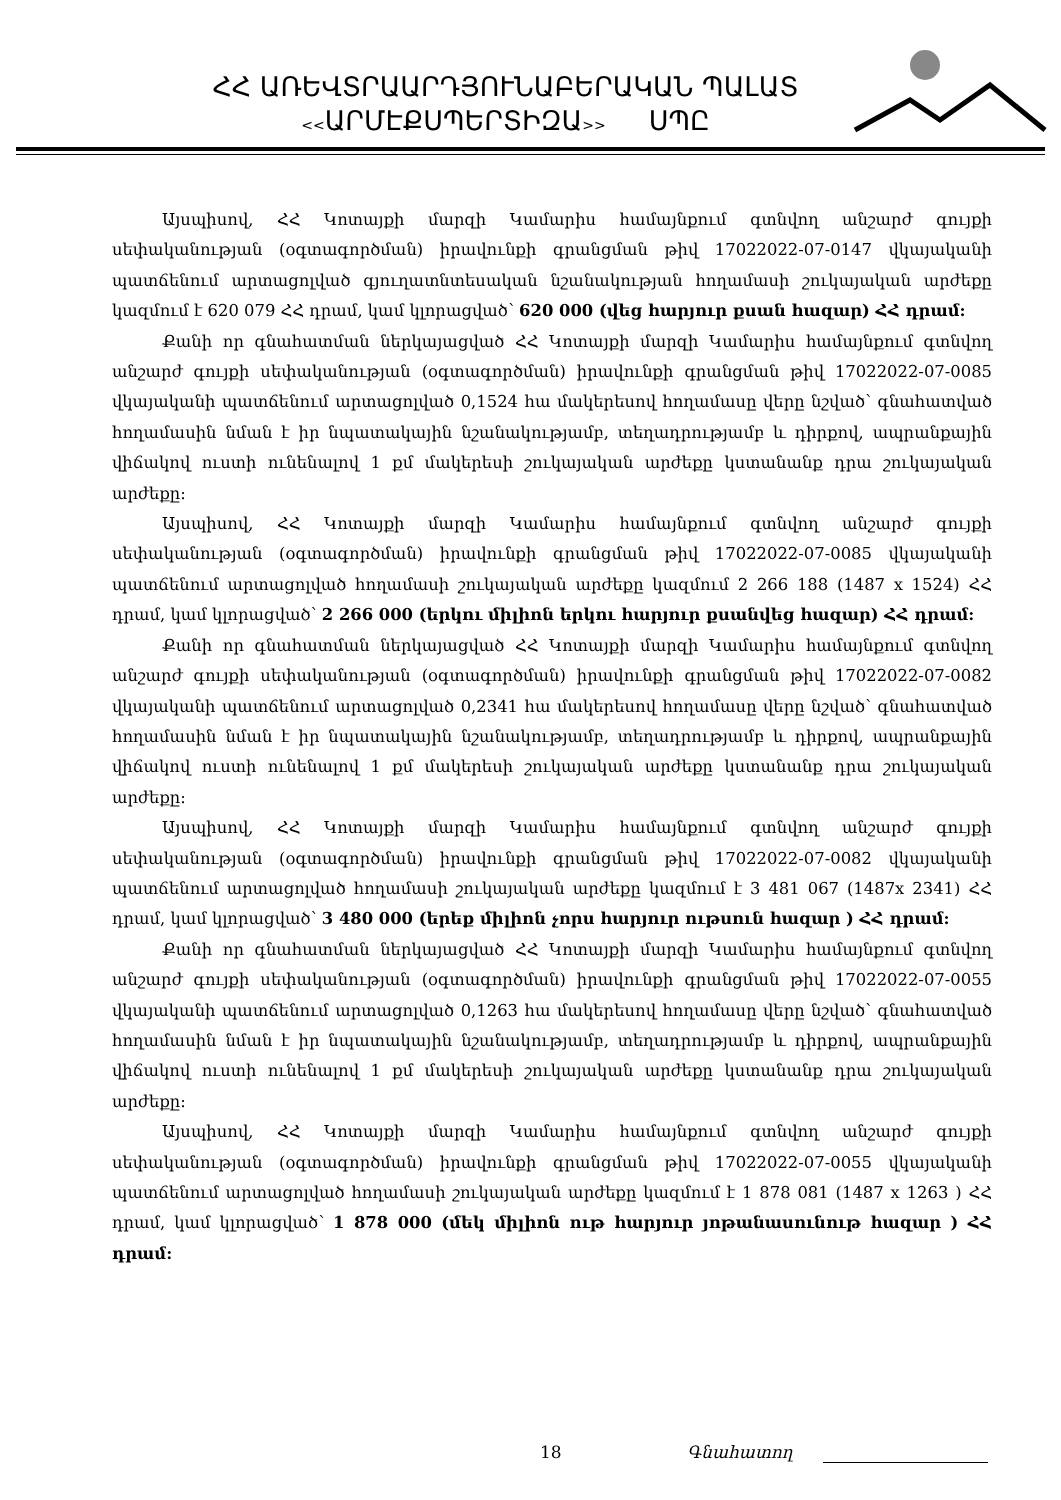ՀՀ ԱՌԵՎՏՐԱԱՐԴՅՈՒՆԱԲԵՐԱԿԱՆ ՊԱԼԱՏ
<<ԱՐՄԷՔՍՊԵՐՏԻԶԱ>> ՍՊԸ
Այսպիսով, ՀՀ Կոտայքի մարզի Կամարիս համայնքում գտնվող անշարժ գույքի սեփականության (օգտագործման) իրավունքի գրանցման թիվ 17022022-07-0147 վկայականի պատճենում արտացոլված գյուղատնտեսական նշանակության հողամասի շուկայական արժեքը կազմում է 620 079 ՀՀ դրամ, կամ կլորացված՝ 620 000 (վեց հարյուր քսան հազար) ՀՀ դրամ:
Քանի որ գնահատման ներկայացված ՀՀ Կոտայքի մարզի Կամարիս համայնքում գտնվող անշարժ գույքի սեփականության (օգտագործման) իրավունքի գրանցման թիվ 17022022-07-0085 վկայականի պատճենում արտացոլված 0,1524 հա մակերեսով հողամասը վերը նշված՝ գնահատված հողամասին նման է իր նպատակային նշանակությամբ, տեղադրությամբ և դիրքով, ապրանքային վիճակով ուստի ունենալով 1 քմ մակերեսի շուկայական արժեքը կստանանք դրա շուկայական արժեքը:
Այսպիսով, ՀՀ Կոտայքի մարզի Կամարիս համայնքում գտնվող անշարժ գույքի սեփականության (օգտագործման) իրավունքի գրանցման թիվ 17022022-07-0085 վկայականի պատճենում արտացոլված հողամասի շուկայական արժեքը կազմում 2 266 188 (1487 x 1524) ՀՀ դրամ, կամ կլորացված՝ 2 266 000 (երկու միլիոն երկու հարյուր քսանվեց հազար) ՀՀ դրամ:
Քանի որ գնահատման ներկայացված ՀՀ Կոտայքի մարզի Կամարիս համայնքում գտնվող անշարժ գույքի սեփականության (օգտագործման) իրավունքի գրանցման թիվ 17022022-07-0082 վկայականի պատճենում արտացոլված 0,2341 հա մակերեսով հողամասը վերը նշված՝ գնահատված հողամասին նման է իր նպատակային նշանակությամբ, տեղադրությամբ և դիրքով, ապրանքային վիճակով ուստի ունենալով 1 քմ մակերեսի շուկայական արժեքը կստանանք դրա շուկայական արժեքը:
Այսպիսով, ՀՀ Կոտայքի մարզի Կամարիս համայնքում գտնվող անշարժ գույքի սեփականության (օգտագործման) իրավունքի գրանցման թիվ 17022022-07-0082 վկայականի պատճենում արտացոլված հողամասի շուկայական արժեքը կազմում է 3 481 067 (1487x 2341) ՀՀ դրամ, կամ կլորացված՝ 3 480 000 (երեք միլիոն չորս հարյուր ութսուն հազար ) ՀՀ դրամ:
Քանի որ գնահատման ներկայացված ՀՀ Կոտայքի մարզի Կամարիս համայնքում գտնվող անշարժ գույքի սեփականության (օգտագործման) իրավունքի գրանցման թիվ 17022022-07-0055 վկայականի պատճենում արտացոլված 0,1263 հա մակերեսով հողամասը վերը նշված՝ գնահատված հողամասին նման է իր նպատակային նշանակությամբ, տեղադրությամբ և դիրքով, ապրանքային վիճակով ուստի ունենալով 1 քմ մակերեսի շուկայական արժեքը կստանանք դրա շուկայական արժեքը:
Այսպիսով, ՀՀ Կոտայքի մարզի Կամարիս համայնքում գտնվող անշարժ գույքի սեփականության (օգտագործման) իրավունքի գրանցման թիվ 17022022-07-0055 վկայականի պատճենում արտացոլված հողամասի շուկայական արժեքը կազմում է 1 878 081 (1487 x 1263 ) ՀՀ դրամ, կամ կլորացված՝ 1 878 000 (մեկ միլիոն ութ հարյուր յոթանասունութ հազար ) ՀՀ դրամ:
18 Գնահատող